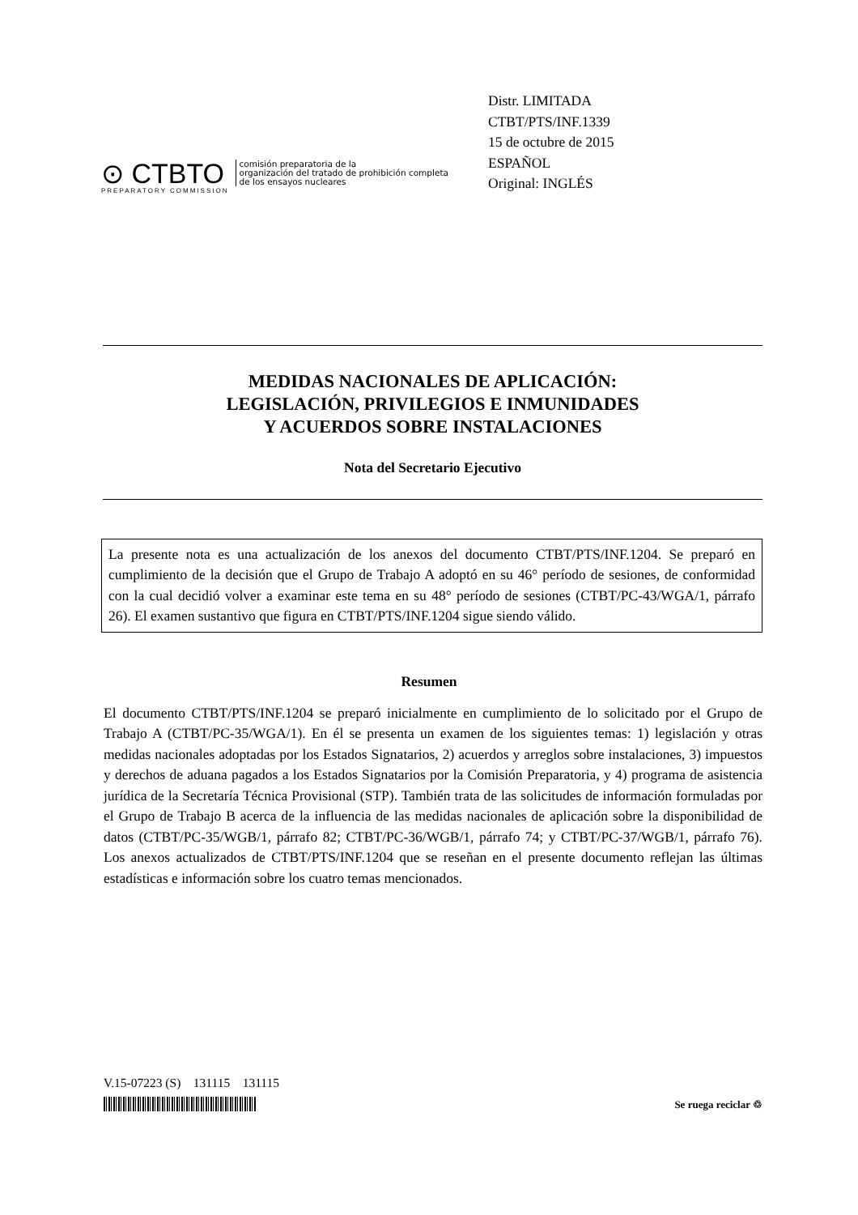⊙ CTBTO
PREPARATORY COMMISSION
comisión preparatoria de la
organización del tratado de prohibición completa
de los ensayos nucleares
Distr. LIMITADA
CTBT/PTS/INF.1339
15 de octubre de 2015
ESPAÑOL
Original: INGLÉS
MEDIDAS NACIONALES DE APLICACIÓN:
LEGISLACIÓN, PRIVILEGIOS E INMUNIDADES
Y ACUERDOS SOBRE INSTALACIONES
Nota del Secretario Ejecutivo
La presente nota es una actualización de los anexos del documento CTBT/PTS/INF.1204. Se preparó en cumplimiento de la decisión que el Grupo de Trabajo A adoptó en su 46° período de sesiones, de conformidad con la cual decidió volver a examinar este tema en su 48° período de sesiones (CTBT/PC-43/WGA/1, párrafo 26). El examen sustantivo que figura en CTBT/PTS/INF.1204 sigue siendo válido.
Resumen
El documento CTBT/PTS/INF.1204 se preparó inicialmente en cumplimiento de lo solicitado por el Grupo de Trabajo A (CTBT/PC-35/WGA/1). En él se presenta un examen de los siguientes temas: 1) legislación y otras medidas nacionales adoptadas por los Estados Signatarios, 2) acuerdos y arreglos sobre instalaciones, 3) impuestos y derechos de aduana pagados a los Estados Signatarios por la Comisión Preparatoria, y 4) programa de asistencia jurídica de la Secretaría Técnica Provisional (STP). También trata de las solicitudes de información formuladas por el Grupo de Trabajo B acerca de la influencia de las medidas nacionales de aplicación sobre la disponibilidad de datos (CTBT/PC-35/WGB/1, párrafo 82; CTBT/PC-36/WGB/1, párrafo 74; y CTBT/PC-37/WGB/1, párrafo 76). Los anexos actualizados de CTBT/PTS/INF.1204 que se reseñan en el presente documento reflejan las últimas estadísticas e información sobre los cuatro temas mencionados.
V.15-07223 (S) 131115 131115
Se ruega reciclar ♲